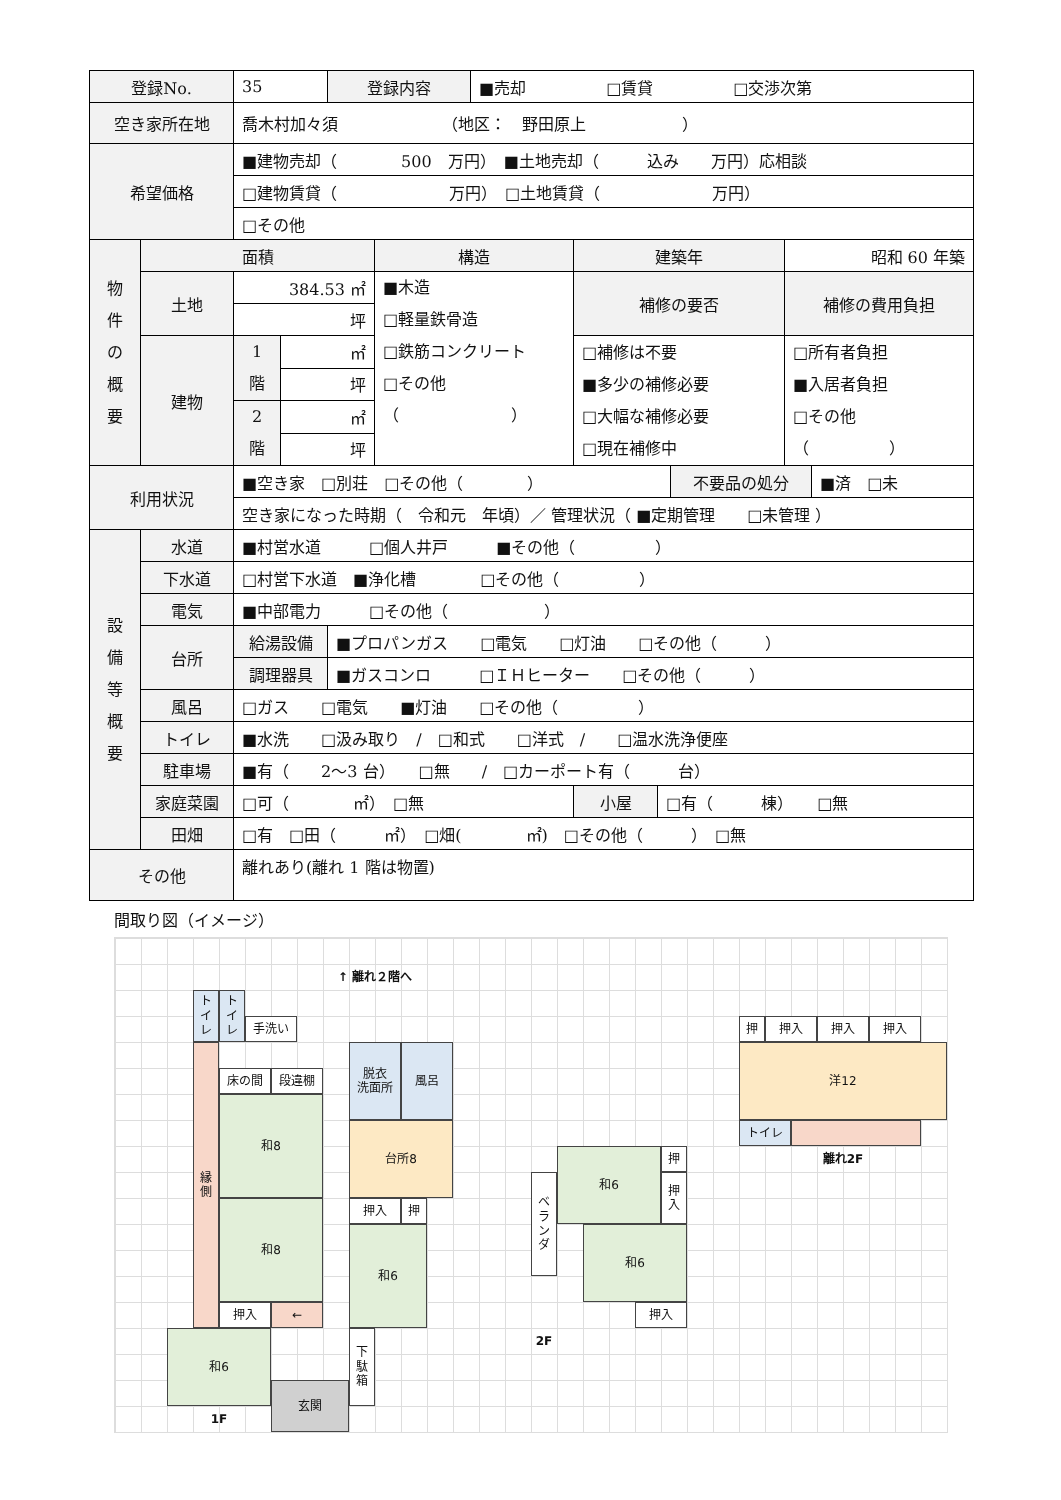| 登録No. | | 35 | | 登録内容 | | ■売却 □賃貸 □交渉次第 | | | | | |
| 空き家所在地 | | 喬木村加々須 （地区： 野田原上 ） | | | | | | | | | |
| 希望価格 | | ■建物売却（ 500 万円） ■土地売却（ 込み 万円）応相談 | | | | | | | | | |
| | | □建物賃貸（ 万円） □土地賃貸（ 万円） | | | | | | | | | |
| | | □その他 | | | | | | | | | |
| 物 件 の 概 要 | 面積 | | | | 構造 | | 建築年 | | | 昭和 60 年築 | |
| | 土地 | 384.53 ㎡ | | | ■木造 □軽量鉄骨造 □鉄筋コンクリート □その他 （ ） | | 補修の要否 | | | 補修の費用負担 | |
| | | 坪 | | | | | | | | | |
| | 建物 | 1 階 | ㎡ | | | | □補修は不要 ■多少の補修必要 □大幅な補修必要 □現在補修中 | | | □所有者負担 ■入居者負担 □その他 （ ） | |
| | | | 坪 | | | | | | | | |
| | | 2 階 | ㎡ | | | | | | | | |
| | | | 坪 | | | | | | | | |
| 利用状況 | | ■空き家 □別荘 □その他（ ） | | | | | | | 不要品の処分 | | ■済 □未 |
| | | 空き家になった時期（ 令和元 年頃）／ 管理状況（ ■定期管理 □未管理 ） | | | | | | | | | |
| 設 備 等 概 要 | 水道 | ■村営水道 □個人井戸 ■その他（ ） | | | | | | | | | |
| | 下水道 | □村営下水道 ■浄化槽 □その他（ ） | | | | | | | | | |
| | 電気 | ■中部電力 □その他（ ） | | | | | | | | | |
| | 台所 | 給湯設備 | | ■プロパンガス □電気 □灯油 □その他（ ） | | | | | | | |
| | | 調理器具 | | ■ガスコンロ □ＩＨヒーター □その他（ ） | | | | | | | |
| | 風呂 | □ガス □電気 ■灯油 □その他（ ） | | | | | | | | | |
| | トイレ | ■水洗 □汲み取り / □和式 □洋式 / □温水洗浄便座 | | | | | | | | | |
| | 駐車場 | ■有（ 2～3 台） □無 / □カーポート有（ 台） | | | | | | | | | |
| | 家庭菜園 | □可（ ㎡） □無 | | | | | 小屋 | □有（ 棟） □無 | | | |
| | 田畑 | □有 □田（ ㎡） □畑( ㎡) □その他（ ） □無 | | | | | | | | | |
| その他 | | 離れあり(離れ 1 階は物置) | | | | | | | | | |
間取り図（イメージ）
↑ 離れ２階へ
ト
イ
レ
ト
イ
レ
手洗い
縁
側
床の間
段違棚
和8
和8
押入
←
和6
玄関
1F
脱衣
洗面所
風呂
台所8
押入
押
和6
下
駄
箱
ベ
ラ
ン
ダ
和6
押
押
入
和6
押入
2F
押
押入
押入
押入
洋12
トイレ
離れ2F